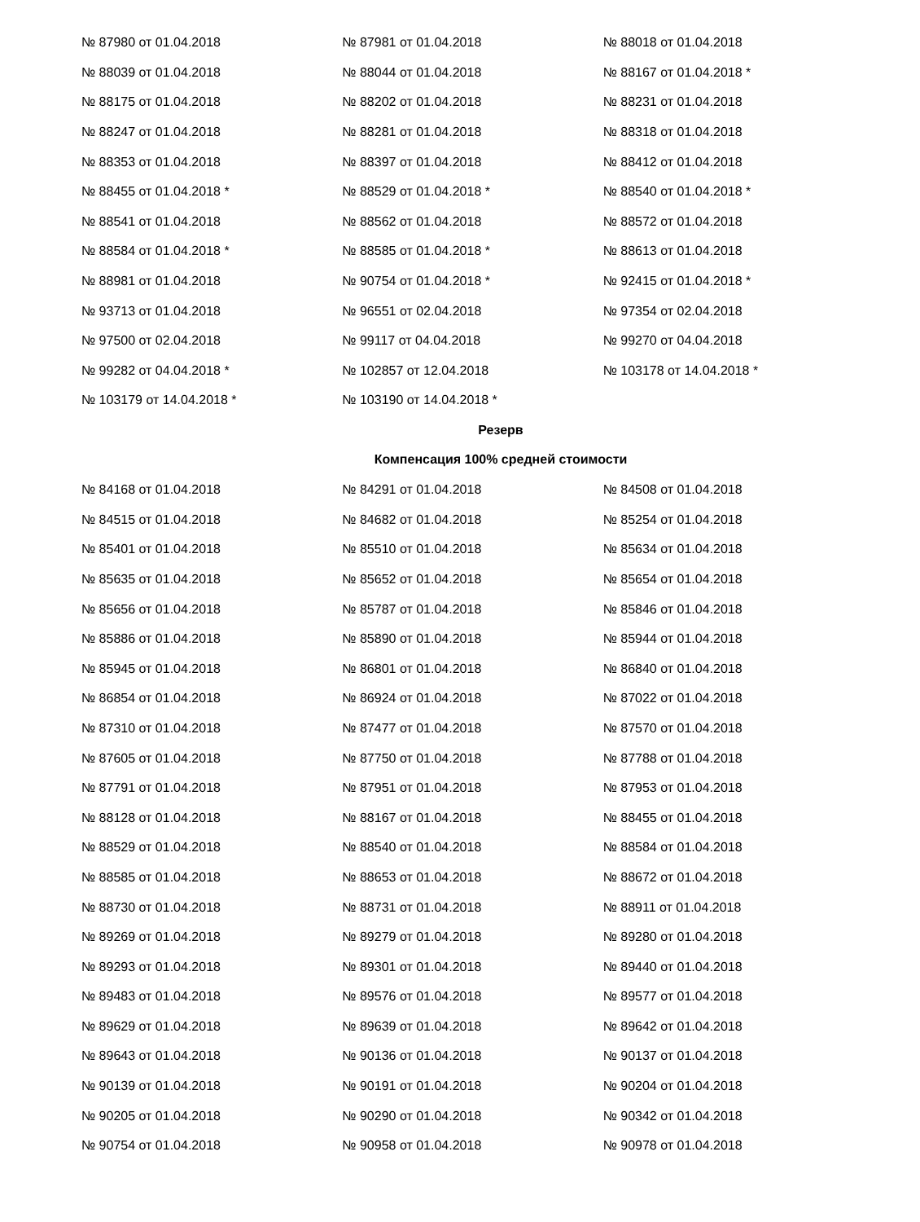| № 87980 от 01.04.2018 | № 87981 от 01.04.2018 | № 88018 от 01.04.2018 |
| № 88039 от 01.04.2018 | № 88044 от 01.04.2018 | № 88167 от 01.04.2018 * |
| № 88175 от 01.04.2018 | № 88202 от 01.04.2018 | № 88231 от 01.04.2018 |
| № 88247 от 01.04.2018 | № 88281 от 01.04.2018 | № 88318 от 01.04.2018 |
| № 88353 от 01.04.2018 | № 88397 от 01.04.2018 | № 88412 от 01.04.2018 |
| № 88455 от 01.04.2018 * | № 88529 от 01.04.2018 * | № 88540 от 01.04.2018 * |
| № 88541 от 01.04.2018 | № 88562 от 01.04.2018 | № 88572 от 01.04.2018 |
| № 88584 от 01.04.2018 * | № 88585 от 01.04.2018 * | № 88613 от 01.04.2018 |
| № 88981 от 01.04.2018 | № 90754 от 01.04.2018 * | № 92415 от 01.04.2018 * |
| № 93713 от 01.04.2018 | № 96551 от 02.04.2018 | № 97354 от 02.04.2018 |
| № 97500 от 02.04.2018 | № 99117 от 04.04.2018 | № 99270 от 04.04.2018 |
| № 99282 от 04.04.2018 * | № 102857 от 12.04.2018 | № 103178 от 14.04.2018 * |
| № 103179 от 14.04.2018 * | № 103190 от 14.04.2018 * | |
Резерв
Компенсация 100% средней стоимости
| № 84168 от 01.04.2018 | № 84291 от 01.04.2018 | № 84508 от 01.04.2018 |
| № 84515 от 01.04.2018 | № 84682 от 01.04.2018 | № 85254 от 01.04.2018 |
| № 85401 от 01.04.2018 | № 85510 от 01.04.2018 | № 85634 от 01.04.2018 |
| № 85635 от 01.04.2018 | № 85652 от 01.04.2018 | № 85654 от 01.04.2018 |
| № 85656 от 01.04.2018 | № 85787 от 01.04.2018 | № 85846 от 01.04.2018 |
| № 85886 от 01.04.2018 | № 85890 от 01.04.2018 | № 85944 от 01.04.2018 |
| № 85945 от 01.04.2018 | № 86801 от 01.04.2018 | № 86840 от 01.04.2018 |
| № 86854 от 01.04.2018 | № 86924 от 01.04.2018 | № 87022 от 01.04.2018 |
| № 87310 от 01.04.2018 | № 87477 от 01.04.2018 | № 87570 от 01.04.2018 |
| № 87605 от 01.04.2018 | № 87750 от 01.04.2018 | № 87788 от 01.04.2018 |
| № 87791 от 01.04.2018 | № 87951 от 01.04.2018 | № 87953 от 01.04.2018 |
| № 88128 от 01.04.2018 | № 88167 от 01.04.2018 | № 88455 от 01.04.2018 |
| № 88529 от 01.04.2018 | № 88540 от 01.04.2018 | № 88584 от 01.04.2018 |
| № 88585 от 01.04.2018 | № 88653 от 01.04.2018 | № 88672 от 01.04.2018 |
| № 88730 от 01.04.2018 | № 88731 от 01.04.2018 | № 88911 от 01.04.2018 |
| № 89269 от 01.04.2018 | № 89279 от 01.04.2018 | № 89280 от 01.04.2018 |
| № 89293 от 01.04.2018 | № 89301 от 01.04.2018 | № 89440 от 01.04.2018 |
| № 89483 от 01.04.2018 | № 89576 от 01.04.2018 | № 89577 от 01.04.2018 |
| № 89629 от 01.04.2018 | № 89639 от 01.04.2018 | № 89642 от 01.04.2018 |
| № 89643 от 01.04.2018 | № 90136 от 01.04.2018 | № 90137 от 01.04.2018 |
| № 90139 от 01.04.2018 | № 90191 от 01.04.2018 | № 90204 от 01.04.2018 |
| № 90205 от 01.04.2018 | № 90290 от 01.04.2018 | № 90342 от 01.04.2018 |
| № 90754 от 01.04.2018 | № 90958 от 01.04.2018 | № 90978 от 01.04.2018 |